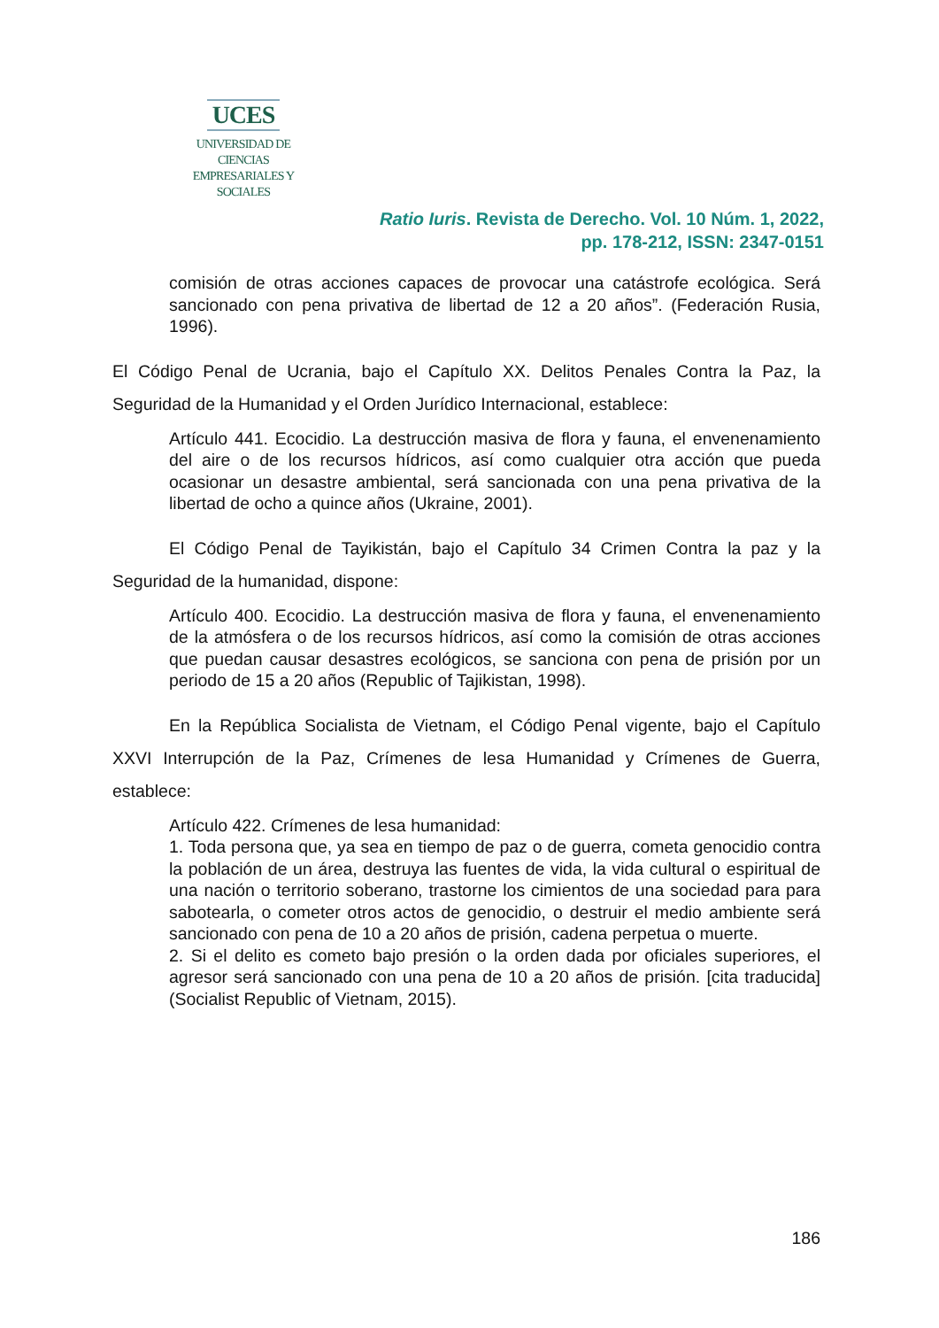UCES
UNIVERSIDAD DE CIENCIAS
EMPRESARIALES Y SOCIALES
Ratio Iuris. Revista de Derecho. Vol. 10 Núm. 1, 2022,
pp. 178-212, ISSN: 2347-0151
comisión de otras acciones capaces de provocar una catástrofe ecológica. Será sancionado con pena privativa de libertad de 12 a 20 años”. (Federación Rusia, 1996).
El Código Penal de Ucrania, bajo el Capítulo XX. Delitos Penales Contra la Paz, la Seguridad de la Humanidad y el Orden Jurídico Internacional, establece:
Artículo 441. Ecocidio. La destrucción masiva de flora y fauna, el envenenamiento del aire o de los recursos hídricos, así como cualquier otra acción que pueda ocasionar un desastre ambiental, será sancionada con una pena privativa de la libertad de ocho a quince años (Ukraine, 2001).
El Código Penal de Tayikistán, bajo el Capítulo 34 Crimen Contra la paz y la Seguridad de la humanidad, dispone:
Artículo 400. Ecocidio. La destrucción masiva de flora y fauna, el envenenamiento de la atmósfera o de los recursos hídricos, así como la comisión de otras acciones que puedan causar desastres ecológicos, se sanciona con pena de prisión por un periodo de 15 a 20 años (Republic of Tajikistan, 1998).
En la República Socialista de Vietnam, el Código Penal vigente, bajo el Capítulo XXVI Interrupción de la Paz, Crímenes de lesa Humanidad y Crímenes de Guerra, establece:
Artículo 422. Crímenes de lesa humanidad:
1. Toda persona que, ya sea en tiempo de paz o de guerra, cometa genocidio contra la población de un área, destruya las fuentes de vida, la vida cultural o espiritual de una nación o territorio soberano, trastorne los cimientos de una sociedad para para sabotearla, o cometer otros actos de genocidio, o destruir el medio ambiente será sancionado con pena de 10 a 20 años de prisión, cadena perpetua o muerte.
2. Si el delito es cometo bajo presión o la orden dada por oficiales superiores, el agresor será sancionado con una pena de 10 a 20 años de prisión. [cita traducida] (Socialist Republic of Vietnam, 2015).
186